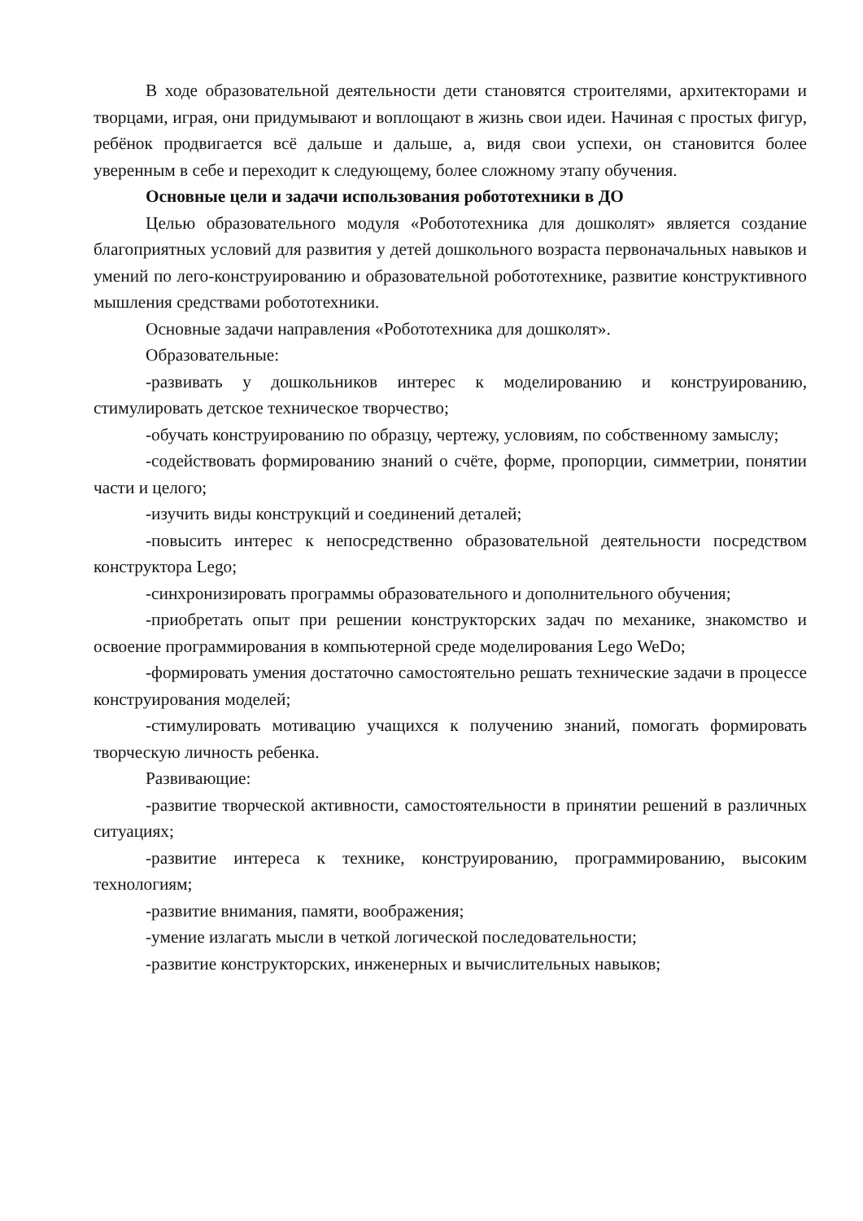В ходе образовательной деятельности дети становятся строителями, архитекторами и творцами, играя, они придумывают и воплощают в жизнь свои идеи. Начиная с простых фигур, ребёнок продвигается всё дальше и дальше, а, видя свои успехи, он становится более уверенным в себе и переходит к следующему, более сложному этапу обучения.
Основные цели и задачи использования робототехники в ДО
Целью образовательного модуля «Робототехника для дошколят» является создание благоприятных условий для развития у детей дошкольного возраста первоначальных навыков и умений по лего-конструированию и образовательной робототехнике, развитие конструктивного мышления средствами робототехники.
Основные задачи направления «Робототехника для дошколят».
Образовательные:
-развивать у дошкольников интерес к моделированию и конструированию, стимулировать детское техническое творчество;
-обучать конструированию по образцу, чертежу, условиям, по собственному замыслу;
-содействовать формированию знаний о счёте, форме, пропорции, симметрии, понятии части и целого;
-изучить виды конструкций и соединений деталей;
-повысить интерес к непосредственно образовательной деятельности посредством конструктора Lego;
-синхронизировать программы образовательного и дополнительного обучения;
-приобретать опыт при решении конструкторских задач по механике, знакомство и освоение программирования в компьютерной среде моделирования Lego WeDo;
-формировать умения достаточно самостоятельно решать технические задачи в процессе конструирования моделей;
-стимулировать мотивацию учащихся к получению знаний, помогать формировать творческую личность ребенка.
Развивающие:
-развитие творческой активности, самостоятельности в принятии решений в различных ситуациях;
-развитие интереса к технике, конструированию, программированию, высоким технологиям;
-развитие внимания, памяти, воображения;
-умение излагать мысли в четкой логической последовательности;
-развитие конструкторских, инженерных и вычислительных навыков;